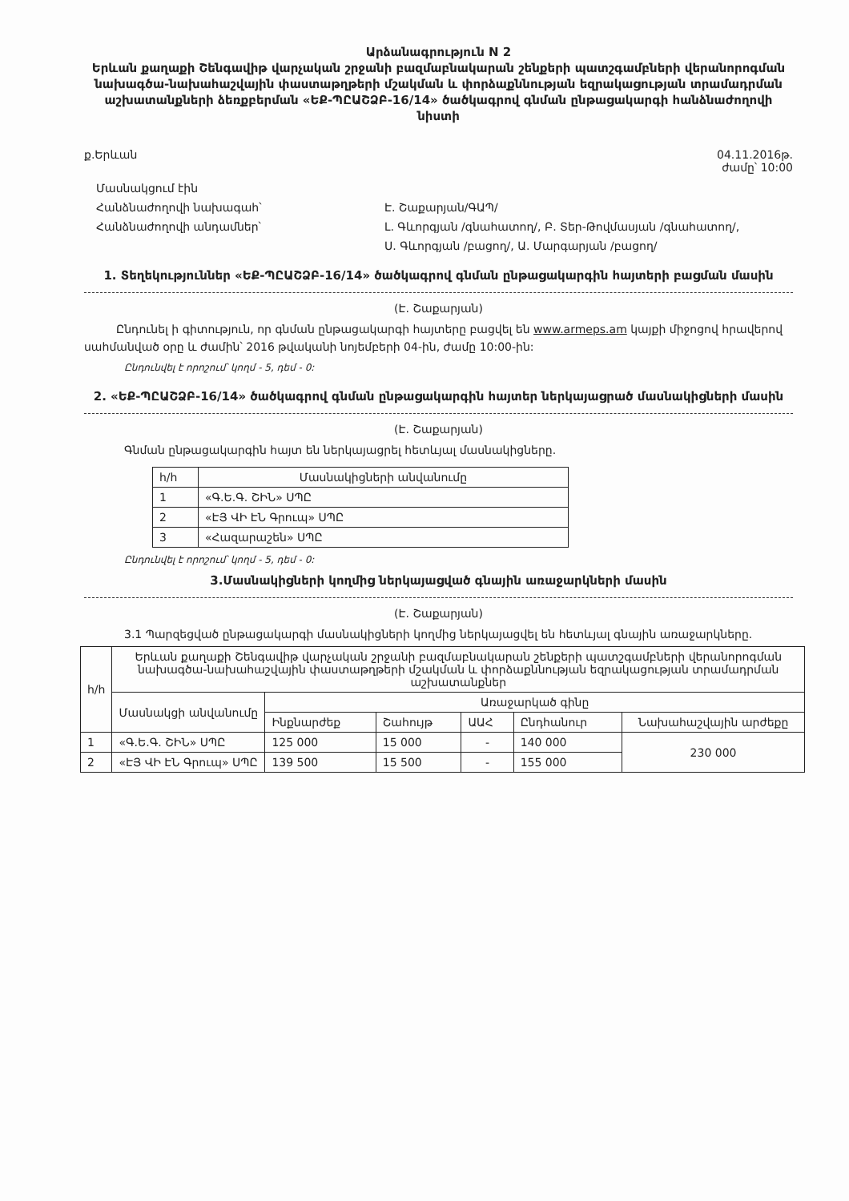Արձանագրություն N 2
Երևան քաղաքի Շենգավիթ վարչական շրջանի բազմաբնակարան շենքերի պատշգամբների վերանորոգման նախագծա-նախահաշվային փաստաթղթերի մշակման և փորձաքննության եզրակացության տրամադրման աշխատանքների ձեռքբերման «ԵՔ-ՊԸԱՇՁԲ-16/14» ծածկագրով գնման ընթացակարգի հանձնաժողովի նիստի
ք.Երևան 04.11.2016թ.
ժամը՝ 10:00
Մասնակցում էին
Հանձնաժողովի նախագահ՝
Հանձնաժողովի անդամներ՝
Է. Շաքարյան/ԳԱՊ/
Լ. Գևորգյան /գնահատող/, Բ. Տեր-Թովմասյան /գնահատող/,
Ս. Գևորգյան /բացող/, Ա. Մարգարյան /բացող/
1. Տեղեկություններ «ԵՔ-ՊԸԱՇՁԲ-16/14» ծածկագրով գնման ընթացակարգին հայտերի բացման մասին
(Է. Շաքարյան)
Ընդունել ի գիտություն, որ գնման ընթացակարգի հայտերը բացվել են www.armeps.am կայքի միջոցով հրավերով սահմանված օրը և ժամին՝ 2016 թվականի նոյեմբերի 04-ին, ժամը 10:00-ին:
Ընդունվել է որոշում՝ կողմ - 5, դեմ - 0:
2. «ԵՔ-ՊԸԱՇՁԲ-16/14» ծածկագրով գնման ընթացակարգին հայտեր ներկայացրած մասնակիցների մասին
(Է. Շաքարյան)
Գնման ընթացակարգին հայտ են ներկայացրել հետևյալ մասնակիցները.
| h/h | Մասնակիցների անվանումը |
| 1 | «Գ.Ե.Գ. ՇԻՆ» ՍՊԸ |
| 2 | «ԷՅ ՎԻ ԷՆ Գրուպ» ՍՊԸ |
| 3 | «Հազարաշեն» ՍՊԸ |
Ընդունվել է որոշում՝ կողմ - 5, դեմ - 0:
3.Մասնակիցների կողմից ներկայացված գնային առաջարկների մասին
(Է. Շաքարյան)
3.1 Պարզեցված ընթացակարգի մասնակիցների կողմից ներկայացվել են հետևյալ գնային առաջարկները.
| h/h | Երևան քաղաքի Շենգավիթ վարչական շրջանի բազմաբնակարան շենքերի պատշգամբների վերանորոգման նախագծա-նախահաշվային փաստաթղթերի մշակման և փորձաքննության եզրակացության տրամադրման աշխատանքներ | | | | | |
| | Մասնակցի անվանումը | Առաջարկած գինը | | | | |
| | | Ինքնարժեք | Շահույթ | ԱԱՀ | Ընդհանուր | Նախահաշվային արժեքը |
| 1 | «Գ.Ե.Գ. ՇԻՆ» ՍՊԸ | 125 000 | 15 000 | - | 140 000 | 230 000 |
| 2 | «ԷՅ ՎԻ ԷՆ Գրուպ» ՍՊԸ | 139 500 | 15 500 | - | 155 000 | |